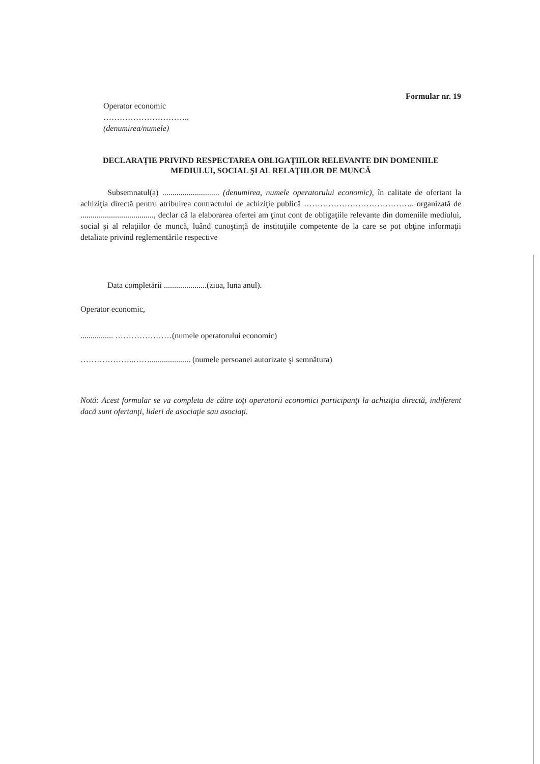Operator economic
…………………………..
(denumirea/numele)
Formular nr. 19
DECLARAŢIE PRIVIND RESPECTAREA OBLIGAŢIILOR RELEVANTE DIN DOMENIILE MEDIULUI, SOCIAL ŞI AL RELAŢIILOR DE MUNCĂ
Subsemnatul(a) ............................ (denumirea, numele operatorului economic), în calitate de ofertant la achiziţia directă pentru atribuirea contractului de achiziţie publică ………………………………….. organizată de ...................................., declar că la elaborarea ofertei am ţinut cont de obligaţiile relevante din domeniile mediului, social şi al relaţiilor de muncă, luând cunoştinţă de instituţiile competente de la care se pot obţine informaţii detaliate privind reglementările respective
Data completării .....................(ziua, luna anul).
Operator economic,
................ …………………(numele operatorului economic)
………………..…….................... (numele persoanei autorizate şi semnătura)
Notă: Acest formular se va completa de către toţi operatorii economici participanţi la achiziţia directă, indiferent dacă sunt ofertanţi, lideri de asociaţie sau asociaţi.